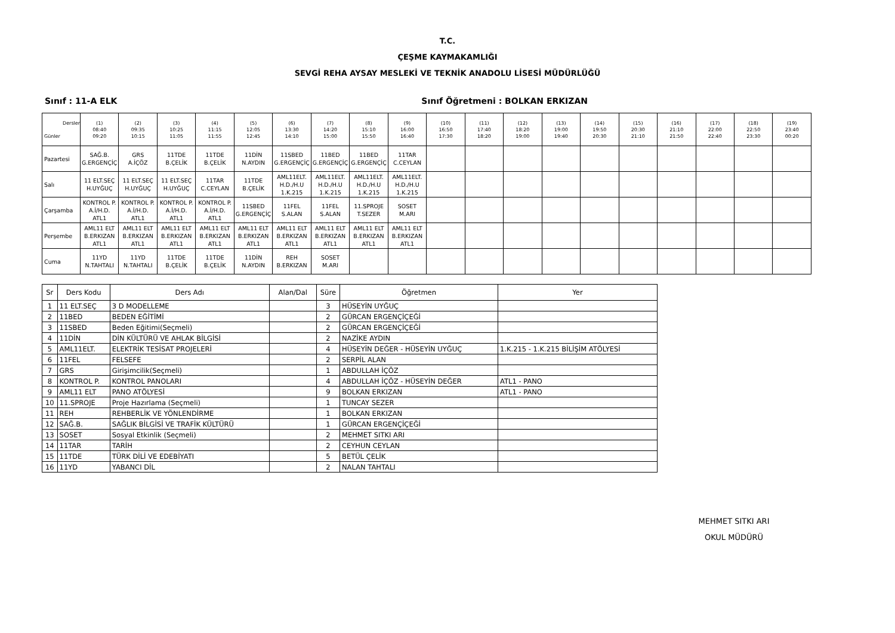T.C.
ÇEŞME KAYMAKAMLIĞI
SEVGİ REHA AYSAY MESLEKİ VE TEKNİK ANADOLU LİSESİ MÜDÜRLÜĞÜ
Sınıf : 11-A ELK Sınıf Öğretmeni : BOLKAN ERKIZAN
| Dersler Günler | (1) 08:40 09:20 | (2) 09:35 10:15 | (3) 10:25 11:05 | (4) 11:15 11:55 | (5) 12:05 12:45 | (6) 13:30 14:10 | (7) 14:20 15:00 | (8) 15:10 15:50 | (9) 16:00 16:40 | (10) 16:50 17:30 | (11) 17:40 18:20 | (12) 18:20 19:00 | (13) 19:00 19:40 | (14) 19:50 20:30 | (15) 20:30 21:10 | (16) 21:10 21:50 | (17) 22:00 22:40 | (18) 22:50 23:30 | (19) 23:40 00:20 |
| Pazartesi | SAĞ.B. G.ERGENÇİÇ | GRS A.İÇÖZ | 11TDE B.ÇELİK | 11TDE B.ÇELİK | 11DİN N.AYDIN | 11SBED G.ERGENÇİÇ | 11BED G.ERGENÇİÇ | 11BED G.ERGENÇİÇ | 11TAR C.CEYLAN | | | | | | | | | | |
| Salı | 11 ELT.SEÇ H.UYĞUÇ | 11 ELT.SEÇ H.UYĞUÇ | 11 ELT.SEÇ H.UYĞUÇ | 11TAR C.CEYLAN | 11TDE B.ÇELİK | AML11ELT. H.D./H.U 1.K.215 | AML11ELT. H.D./H.U 1.K.215 | AML11ELT. H.D./H.U 1.K.215 | AML11ELT. H.D./H.U 1.K.215 | | | | | | | | | | |
| Çarşamba | KONTROL P. A.İ/H.D. ATL1 | KONTROL P. A.İ/H.D. ATL1 | KONTROL P. A.İ/H.D. ATL1 | KONTROL P. A.İ/H.D. ATL1 | 11SBED G.ERGENÇİÇ | 11FEL S.ALAN | 11FEL S.ALAN | 11.SPROJE T.SEZER | SOSET M.ARI | | | | | | | | | | |
| Perşembe | AML11 ELT B.ERKIZAN ATL1 | AML11 ELT B.ERKIZAN ATL1 | AML11 ELT B.ERKIZAN ATL1 | AML11 ELT B.ERKIZAN ATL1 | AML11 ELT B.ERKIZAN ATL1 | AML11 ELT B.ERKIZAN ATL1 | AML11 ELT B.ERKIZAN ATL1 | AML11 ELT B.ERKIZAN ATL1 | AML11 ELT B.ERKIZAN ATL1 | | | | | | | | | | |
| Cuma | 11YD N.TAHTALI | 11YD N.TAHTALI | 11TDE B.ÇELİK | 11TDE B.ÇELİK | 11DİN N.AYDIN | REH B.ERKIZAN | SOSET M.ARI | | | | | | | | | | | | |
| Sr | Ders Kodu | Ders Adı | Alan/Dal | Süre | Öğretmen | Yer |
| --- | --- | --- | --- | --- | --- | --- |
| 1 | 11 ELT.SEÇ | 3 D MODELLEME | | 3 | HÜSEYİN UYĞUÇ | |
| 2 | 11BED | BEDEN EĞİTİMİ | | 2 | GÜRCAN ERGENÇİÇEĞİ | |
| 3 | 11SBED | Beden Eğitimi(Seçmeli) | | 2 | GÜRCAN ERGENÇİÇEĞİ | |
| 4 | 11DİN | DİN KÜLTÜRÜ VE AHLAK BİLGİSİ | | 2 | NAZİKE AYDIN | |
| 5 | AML11ELT. | ELEKTRİK TESİSAT PROJELERİ | | 4 | HÜSEYİN DEĞER - HÜSEYİN UYĞUÇ | 1.K.215 - 1.K.215 BİLİŞİM ATÖLYESİ |
| 6 | 11FEL | FELSEFE | | 2 | SERPİL ALAN | |
| 7 | GRS | Girişimcilik(Seçmeli) | | 1 | ABDULLAH İÇÖZ | |
| 8 | KONTROL P. | KONTROL PANOLARI | | 4 | ABDULLAH İÇÖZ - HÜSEYİN DEĞER | ATL1 - PANO |
| 9 | AML11 ELT | PANO ATÖLYESİ | | 9 | BOLKAN ERKIZAN | ATL1 - PANO |
| 10 | 11.SPROJE | Proje Hazırlama (Seçmeli) | | 1 | TUNCAY SEZER | |
| 11 | REH | REHBERLİK VE YÖNLENDİRME | | 1 | BOLKAN ERKIZAN | |
| 12 | SAĞ.B. | SAĞLIK BİLGİSİ VE TRAFİK KÜLTÜRÜ | | 1 | GÜRCAN ERGENÇİÇEĞİ | |
| 13 | SOSET | Sosyal Etkinlik (Seçmeli) | | 2 | MEHMET SITKI ARI | |
| 14 | 11TAR | TARİH | | 2 | CEYHUN CEYLAN | |
| 15 | 11TDE | TÜRK DİLİ VE EDEBİYATI | | 5 | BETÜL ÇELİK | |
| 16 | 11YD | YABANCI DİL | | 2 | NALAN TAHTALI | |
MEHMET SITKI ARI
OKUL MÜDÜRÜ